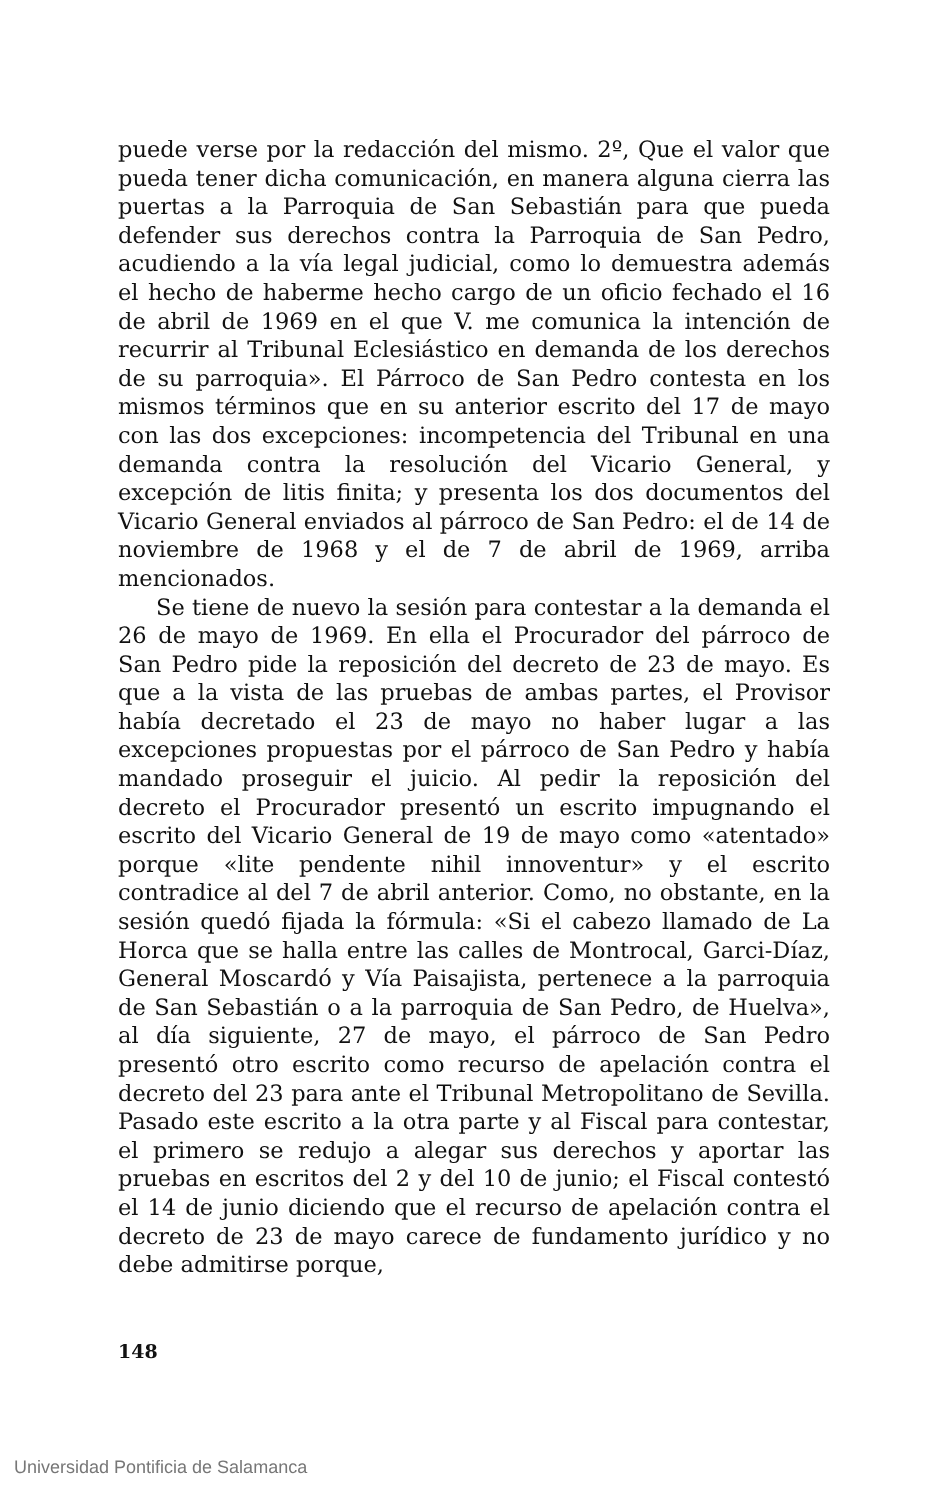puede verse por la redacción del mismo. 2º, Que el valor que pueda tener dicha comunicación, en manera alguna cierra las puertas a la Parroquia de San Sebastián para que pueda defender sus derechos contra la Parroquia de San Pedro, acudiendo a la vía legal judicial, como lo demuestra además el hecho de haberme hecho cargo de un oficio fechado el 16 de abril de 1969 en el que V. me comunica la intención de recurrir al Tribunal Eclesiástico en demanda de los derechos de su parroquia». El Párroco de San Pedro contesta en los mismos términos que en su anterior escrito del 17 de mayo con las dos excepciones: incompetencia del Tribunal en una demanda contra la resolución del Vicario General, y excepción de litis finita; y presenta los dos documentos del Vicario General enviados al párroco de San Pedro: el de 14 de noviembre de 1968 y el de 7 de abril de 1969, arriba mencionados.
Se tiene de nuevo la sesión para contestar a la demanda el 26 de mayo de 1969. En ella el Procurador del párroco de San Pedro pide la reposición del decreto de 23 de mayo. Es que a la vista de las pruebas de ambas partes, el Provisor había decretado el 23 de mayo no haber lugar a las excepciones propuestas por el párroco de San Pedro y había mandado proseguir el juicio. Al pedir la reposición del decreto el Procurador presentó un escrito impugnando el escrito del Vicario General de 19 de mayo como «atentado» porque «lite pendente nihil innoventur» y el escrito contradice al del 7 de abril anterior. Como, no obstante, en la sesión quedó fijada la fórmula: «Si el cabezo llamado de La Horca que se halla entre las calles de Montrocal, Garci-Díaz, General Moscardó y Vía Paisajista, pertenece a la parroquia de San Sebastián o a la parroquia de San Pedro, de Huelva», al día siguiente, 27 de mayo, el párroco de San Pedro presentó otro escrito como recurso de apelación contra el decreto del 23 para ante el Tribunal Metropolitano de Sevilla. Pasado este escrito a la otra parte y al Fiscal para contestar, el primero se redujo a alegar sus derechos y aportar las pruebas en escritos del 2 y del 10 de junio; el Fiscal contestó el 14 de junio diciendo que el recurso de apelación contra el decreto de 23 de mayo carece de fundamento jurídico y no debe admitirse porque,
148
Universidad Pontificia de Salamanca